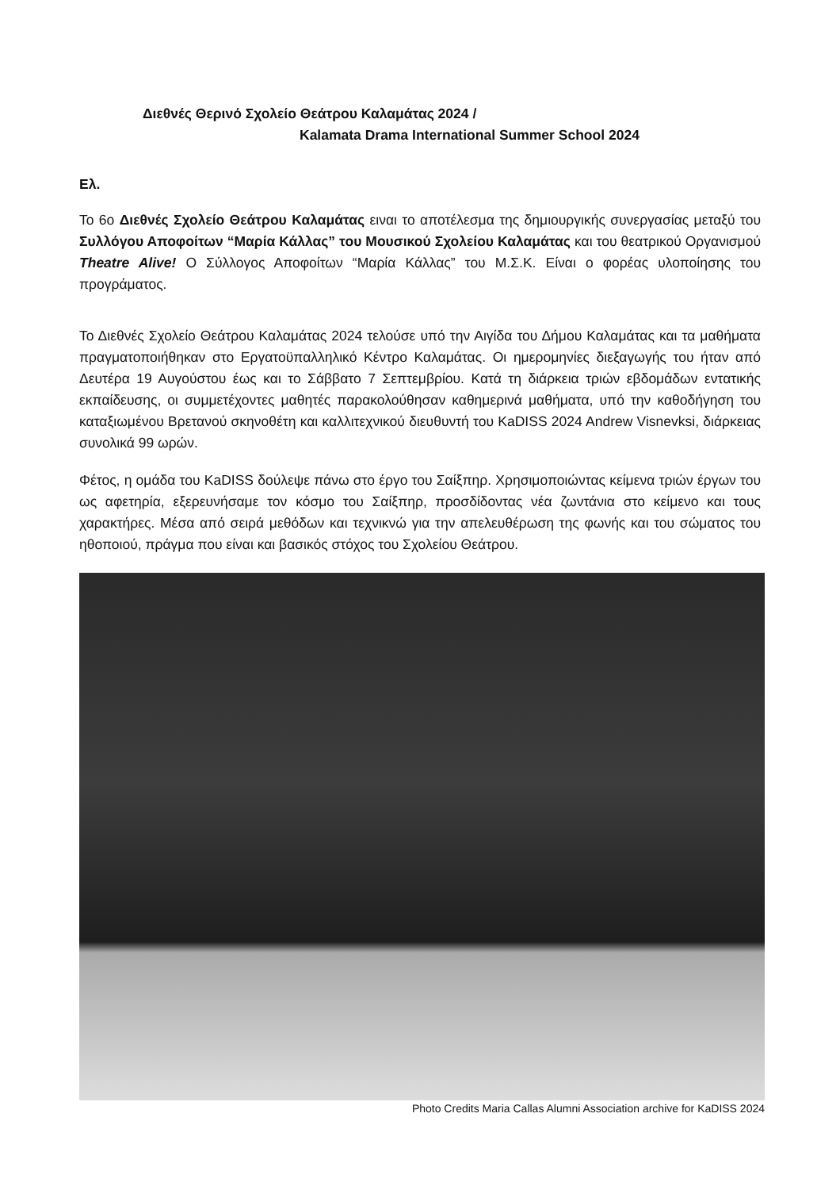Διεθνές Θερινό Σχολείο Θεάτρου Καλαμάτας 2024 /
Kalamata Drama International Summer School 2024
Ελ.
Το 6ο Διεθνές Σχολείο Θεάτρου Καλαμάτας ειναι το αποτέλεσμα της δημιουργικής συνεργασίας μεταξύ του Συλλόγου Αποφοίτων “Μαρία Κάλλας” του Μουσικού Σχολείου Καλαμάτας και του θεατρικού Οργανισμού Theatre Alive! Ο Σύλλογος Αποφοίτων “Μαρία Κάλλας” του Μ.Σ.Κ. Είναι ο φορέας υλοποίησης του προγράματος.
Το Διεθνές Σχολείο Θεάτρου Καλαμάτας 2024 τελούσε υπό την Αιγίδα του Δήμου Καλαμάτας και τα μαθήματα πραγματοποιήθηκαν στο Εργατοϋπαλληλικό Κέντρο Καλαμάτας. Οι ημερομηνίες διεξαγωγής του ήταν από Δευτέρα 19 Αυγούστου έως και το Σάββατο 7 Σεπτεμβρίου. Κατά τη διάρκεια τριών εβδομάδων εντατικής εκπαίδευσης, οι συμμετέχοντες μαθητές παρακολούθησαν καθημερινά μαθήματα, υπό την καθοδήγηση του καταξιωμένου Βρετανού σκηνοθέτη και καλλιτεχνικού διευθυντή του KaDISS 2024 Andrew Visnevksi, διάρκειας συνολικά 99 ωρών.
Φέτος, η ομάδα του KaDISS δούλεψε πάνω στο έργο του Σαίξπηρ. Χρησιμοποιώντας κείμενα τριών έργων του ως αφετηρία, εξερευνήσαμε τον κόσμο του Σαίξπηρ, προσδίδοντας νέα ζωντάνια στο κείμενο και τους χαρακτήρες. Μέσα από σειρά μεθόδων και τεχνικνώ για την απελευθέρωση της φωνής και του σώματος του ηθοποιού, πράγμα που είναι και βασικός στόχος του Σχολείου Θεάτρου.
Photo Credits Maria Callas Alumni Association archive for KaDISS 2024